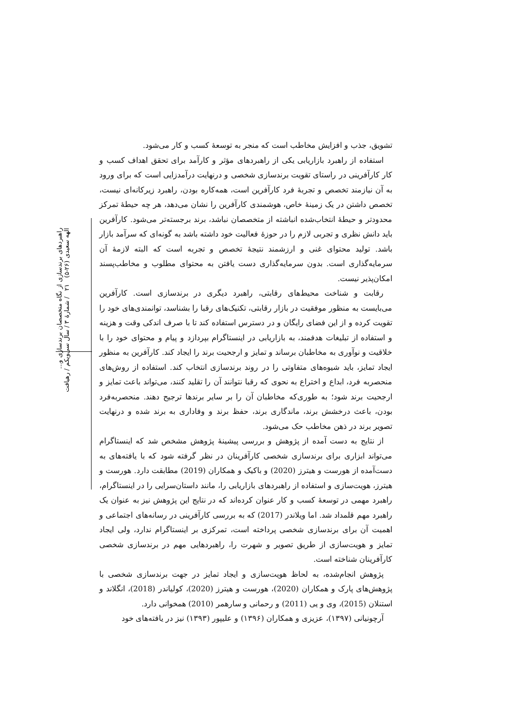راهبردهای برندسازی از نگاه متخصصان برندسازی و...
الهه سعیدی (۲۶-۵) ۲۱ / شمارهٔ ۳ / سال سی‌ویکم / رهیافت
تشویق، جذب و افزایش مخاطب است که منجر به توسعهٔ کسب و کار می‌شود.
استفاده از راهبرد بازاریابی یکی از راهبردهای مؤثر و کارآمد برای تحقق اهداف کسب و کار کارآفرینی در راستای تقویت برندسازی شخصی و درنهایت درآمدزایی است که برای ورود به آن نیازمند تخصص و تجربهٔ فرد کارآفرین است، همه‌کاره بودن، راهبرد زیرکانه‌ای نیست، تخصص داشتن در یک زمینهٔ خاص، هوشمندی کارآفرین را نشان می‌دهد، هر چه حیطهٔ تمرکز محدودتر و حیطهٔ انتخاب‌شده انباشته از متخصصان نباشد، برند برجسته‌تر می‌شود. کارآفرین باید دانش نظری و تجربی لازم را در حوزهٔ فعالیت خود داشته باشد به گونه‌ای که سرآمد بازار باشد. تولید محتوای غنی و ارزشمند نتیجهٔ تخصص و تجربه است که البته لازمهٔ آن سرمایه‌گذاری است. بدون سرمایه‌گذاری دست یافتن به محتوای مطلوب و مخاطب‌پسند امکان‌پذیر نیست.
رقابت و شناخت محیط‌های رقابتی، راهبرد دیگری در برندسازی است. کارآفرین می‌بایست به منظور موفقیت در بازار رقابتی، تکنیک‌های رقبا را بشناسد، توانمندی‌های خود را تقویت کرده و از این فضای رایگان و در دسترس استفاده کند تا با صرف اندکی وقت و هزینه و استفاده از تبلیغات هدفمند، به بازاریابی در اینستاگرام بپردازد و پیام و محتوای خود را با خلاقیت و نوآوری به مخاطبان برساند و تمایز و ارجحیت برند را ایجاد کند. کارآفرین به منظور ایجاد تمایز، باید شیوه‌های متفاوتی را در روند برندسازی انتخاب کند. استفاده از روش‌های منحصربه فرد، ابداع و اختراع به نحوی که رقبا نتوانند آن را تقلید کنند، می‌تواند باعث تمایز و ارجحیت برند شود؛ به طوری‌که مخاطبان آن را بر سایر برندها ترجیح دهند. منحصربه‌فرد بودن، باعث درخشش برند، ماندگاری برند، حفظ برند و وفاداری به برند شده و درنهایت تصویر برند در ذهن مخاطب حک می‌شود.
از نتایج به دست آمده از پژوهش و بررسی پیشینهٔ پژوهش مشخص شد که اینستاگرام می‌تواند ابزاری برای برندسازی شخصی کارآفرینان در نظر گرفته شود که با یافته‌های به دست‌آمده از هورست و هیترز (2020) و باکیک و همکاران (2019) مطابقت دارد. هورست و هیترز، هویت‌سازی و استفاده از راهبردهای بازاریابی را، مانند داستان‌سرایی را در اینستاگرام، راهبرد مهمی در توسعهٔ کسب و کار عنوان کرده‌اند که در نتایج این پژوهش نیز به عنوان یک راهبرد مهم قلمداد شد. اما ویلاندر (2017) که به بررسی کارآفرینی در رسانه‌های اجتماعی و اهمیت آن برای برندسازی شخصی پرداخته است، تمرکزی بر اینستاگرام ندارد، ولی ایجاد تمایز و هویت‌سازی از طریق تصویر و شهرت را، راهبردهایی مهم در برندسازی شخصی کارآفرینان شناخته است.
پژوهش انجام‌شده، به لحاظ هویت‌سازی و ایجاد تمایز در جهت برندسازی شخصی با پژوهش‌های پارک و همکاران (2020)، هورست و هیترز (2020)، کولیاندر (2018)، انگلاند و استنلان (2015)، وی و یی (2011) و رحمانی و سارهمر (2010) همخوانی دارد.
آرچونیانی (۱۳۹۷)، عزیزی و همکاران (۱۳۹۶) و علیپور (۱۳۹۳) نیز در یافته‌های خود